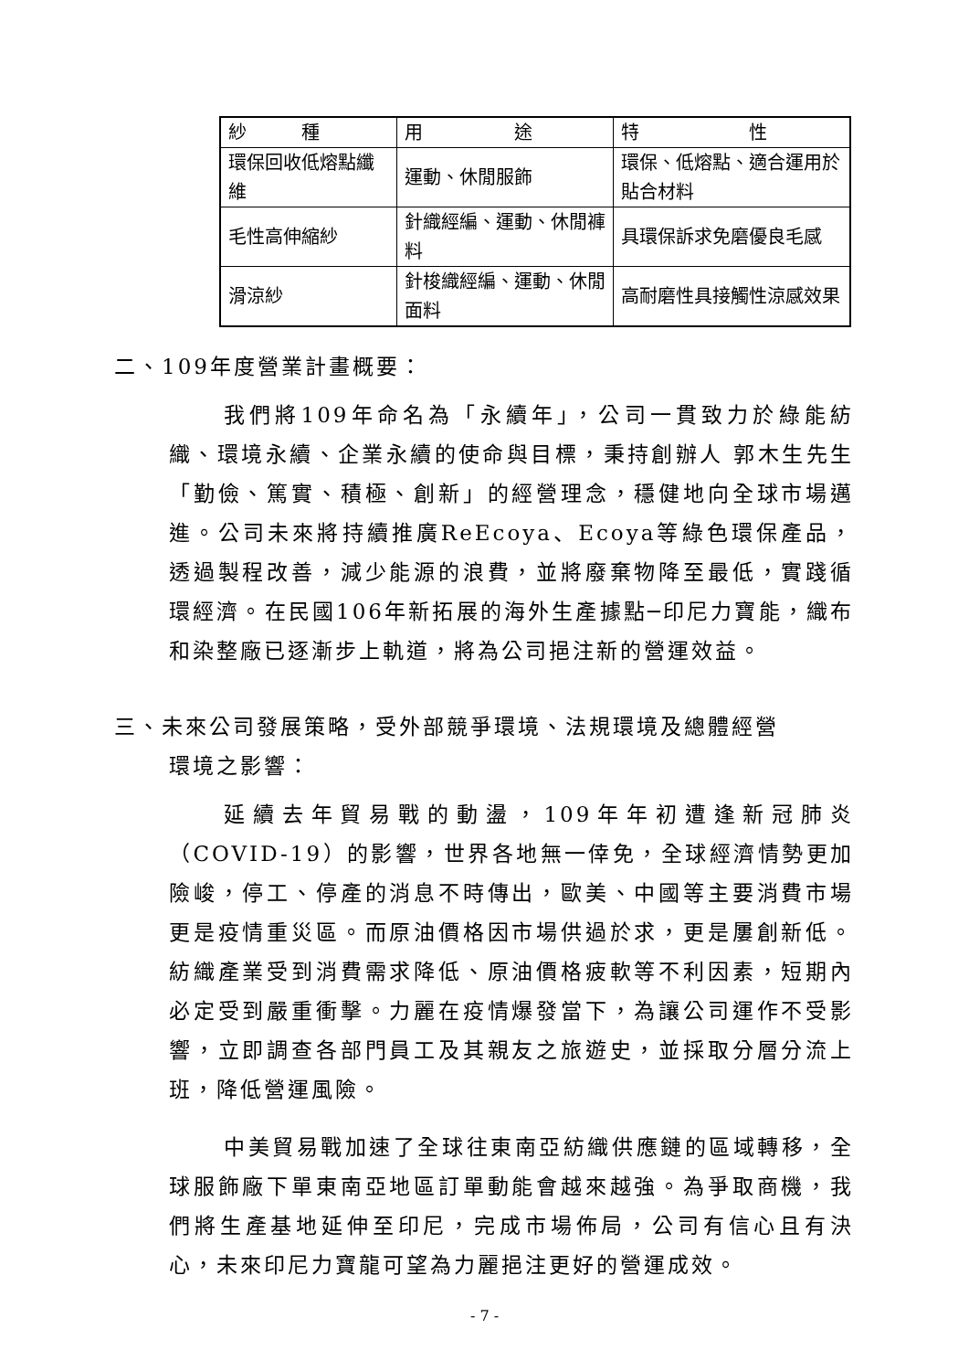| 紗 種 | 用 途 | 特 性 |
| --- | --- | --- |
| 環保回收低熔點纖維 | 運動、休閒服飾 | 環保、低熔點、適合運用於貼合材料 |
| 毛性高伸縮紗 | 針織經編、運動、休閒褲料 | 具環保訴求免磨優良毛感 |
| 滑涼紗 | 針梭織經編、運動、休閒面料 | 高耐磨性具接觸性涼感效果 |
二、109年度營業計畫概要：
我們將109年命名為「永續年」，公司一貫致力於綠能紡織、環境永續、企業永續的使命與目標，秉持創辦人 郭木生先生「勤儉、篤實、積極、創新」的經營理念，穩健地向全球市場邁進。公司未來將持續推廣ReEcoya、Ecoya等綠色環保產品，透過製程改善，減少能源的浪費，並將廢棄物降至最低，實踐循環經濟。在民國106年新拓展的海外生產據點─印尼力寶能，織布和染整廠已逐漸步上軌道，將為公司挹注新的營運效益。
三、未來公司發展策略，受外部競爭環境、法規環境及總體經營
環境之影響：
延續去年貿易戰的動盪，109年年初遭逢新冠肺炎（COVID-19）的影響，世界各地無一倖免，全球經濟情勢更加險峻，停工、停產的消息不時傳出，歐美、中國等主要消費市場更是疫情重災區。而原油價格因市場供過於求，更是屢創新低。紡織產業受到消費需求降低、原油價格疲軟等不利因素，短期內必定受到嚴重衝擊。力麗在疫情爆發當下，為讓公司運作不受影響，立即調查各部門員工及其親友之旅遊史，並採取分層分流上班，降低營運風險。
中美貿易戰加速了全球往東南亞紡織供應鏈的區域轉移，全球服飾廠下單東南亞地區訂單動能會越來越強。為爭取商機，我們將生產基地延伸至印尼，完成市場佈局，公司有信心且有決心，未來印尼力寶龍可望為力麗挹注更好的營運成效。
- 7 -